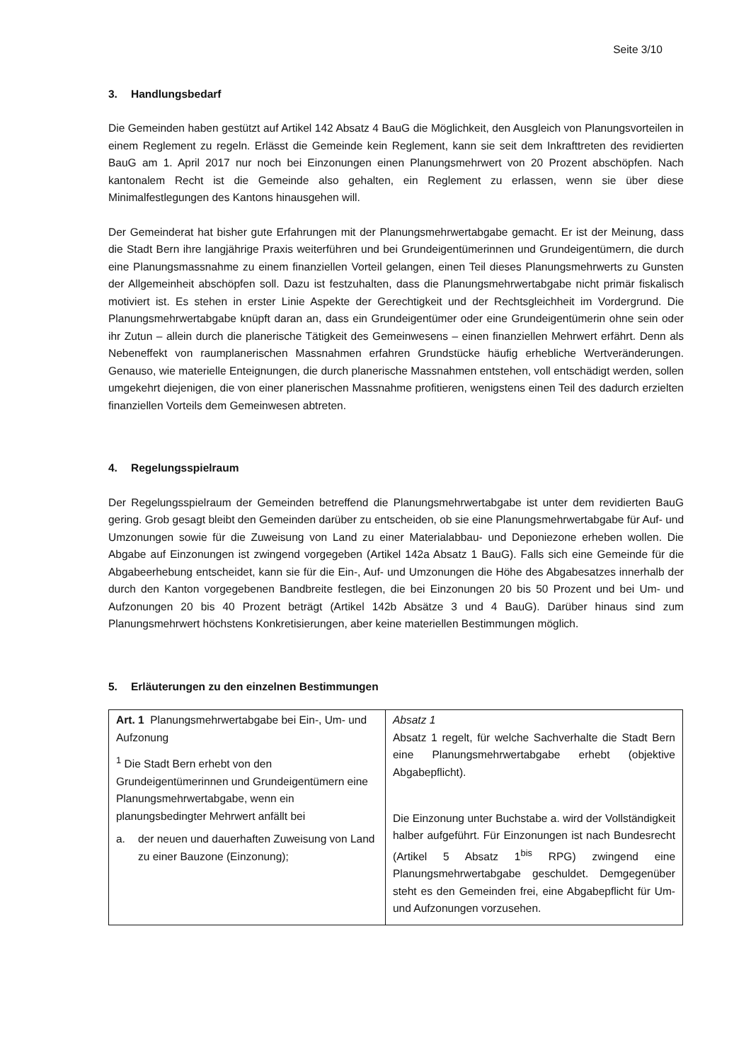Seite 3/10
3. Handlungsbedarf
Die Gemeinden haben gestützt auf Artikel 142 Absatz 4 BauG die Möglichkeit, den Ausgleich von Planungsvorteilen in einem Reglement zu regeln. Erlässt die Gemeinde kein Reglement, kann sie seit dem Inkrafttreten des revidierten BauG am 1. April 2017 nur noch bei Einzonungen einen Planungsmehrwert von 20 Prozent abschöpfen. Nach kantonalem Recht ist die Gemeinde also gehalten, ein Reglement zu erlassen, wenn sie über diese Minimalfestlegungen des Kantons hinausgehen will.
Der Gemeinderat hat bisher gute Erfahrungen mit der Planungsmehrwertabgabe gemacht. Er ist der Meinung, dass die Stadt Bern ihre langjährige Praxis weiterführen und bei Grundeigentümerinnen und Grundeigentümern, die durch eine Planungsmassnahme zu einem finanziellen Vorteil gelangen, einen Teil dieses Planungsmehrwerts zu Gunsten der Allgemeinheit abschöpfen soll. Dazu ist festzuhalten, dass die Planungsmehrwertabgabe nicht primär fiskalisch motiviert ist. Es stehen in erster Linie Aspekte der Gerechtigkeit und der Rechtsgleichheit im Vordergrund. Die Planungsmehrwertabgabe knüpft daran an, dass ein Grundeigentümer oder eine Grundeigentümerin ohne sein oder ihr Zutun – allein durch die planerische Tätigkeit des Gemeinwesens – einen finanziellen Mehrwert erfährt. Denn als Nebeneffekt von raumplanerischen Massnahmen erfahren Grundstücke häufig erhebliche Wertveränderungen. Genauso, wie materielle Enteignungen, die durch planerische Massnahmen entstehen, voll entschädigt werden, sollen umgekehrt diejenigen, die von einer planerischen Massnahme profitieren, wenigstens einen Teil des dadurch erzielten finanziellen Vorteils dem Gemeinwesen abtreten.
4. Regelungsspielraum
Der Regelungsspielraum der Gemeinden betreffend die Planungsmehrwertabgabe ist unter dem revidierten BauG gering. Grob gesagt bleibt den Gemeinden darüber zu entscheiden, ob sie eine Planungsmehrwertabgabe für Auf- und Umzonungen sowie für die Zuweisung von Land zu einer Materialabbau- und Deponiezone erheben wollen. Die Abgabe auf Einzonungen ist zwingend vorgegeben (Artikel 142a Absatz 1 BauG). Falls sich eine Gemeinde für die Abgabeerhebung entscheidet, kann sie für die Ein-, Auf- und Umzonungen die Höhe des Abgabesatzes innerhalb der durch den Kanton vorgegebenen Bandbreite festlegen, die bei Einzonungen 20 bis 50 Prozent und bei Um- und Aufzonungen 20 bis 40 Prozent beträgt (Artikel 142b Absätze 3 und 4 BauG). Darüber hinaus sind zum Planungsmehrwert höchstens Konkretisierungen, aber keine materiellen Bestimmungen möglich.
5. Erläuterungen zu den einzelnen Bestimmungen
| Art. 1 Planungsmehrwertabgabe bei Ein-, Um- und Aufzonung <sup>1</sup> Die Stadt Bern erhebt von den Grundeigentümerinnen und Grundeigentümern eine Planungsmehrwertabgabe, wenn ein planungsbedingter Mehrwert anfällt bei a. der neuen und dauerhaften Zuweisung von Land zu einer Bauzone (Einzonung); | Absatz 1 Absatz 1 regelt, für welche Sachverhalte die Stadt Bern eine Planungsmehrwertabgabe erhebt (objektive Abgabepflicht). Die Einzonung unter Buchstabe a. wird der Vollständigkeit halber aufgeführt. Für Einzonungen ist nach Bundesrecht (Artikel 5 Absatz 1<sup>bis</sup> RPG) zwingend eine Planungsmehrwertabgabe geschuldet. Demgegenüber steht es den Gemeinden frei, eine Abgabepflicht für Um- und Aufzonungen vorzusehen. |